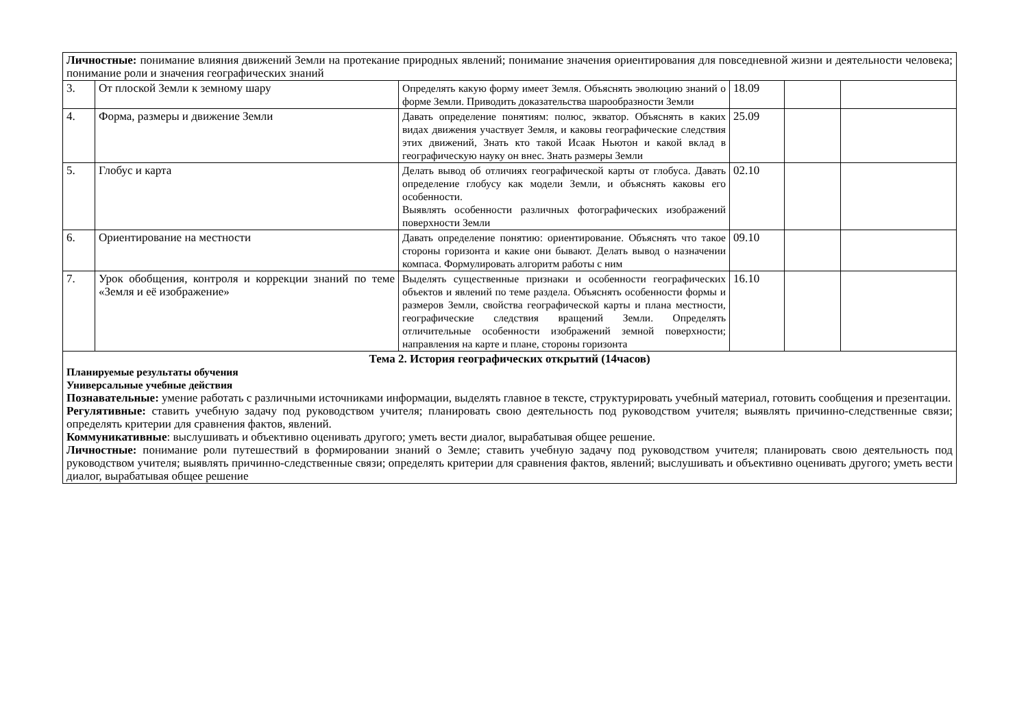| Личностные: понимание влияния движений Земли на протекание природных явлений; понимание значения ориентирования для повседневной жизни и деятельности человека; понимание роли и значения географических знаний | | | | | |
| 3. | От плоской Земли к земному шару | Определять какую форму имеет Земля. Объяснять эволюцию знаний о форме Земли. Приводить доказательства шарообразности Земли | 18.09 | | |
| 4. | Форма, размеры и движение Земли | Давать определение понятиям: полюс, экватор. Объяснять в каких видах движения участвует Земля, и каковы географические следствия этих движений, Знать кто такой Исаак Ньютон и какой вклад в географическую науку он внес. Знать размеры Земли | 25.09 | | |
| 5. | Глобус и карта | Делать вывод об отличиях географической карты от глобуса. Давать определение глобусу как модели Земли, и объяснять каковы его особенности. Выявлять особенности различных фотографических изображений поверхности Земли | 02.10 | | |
| 6. | Ориентирование на местности | Давать определение понятию: ориентирование. Объяснять что такое стороны горизонта и какие они бывают. Делать вывод о назначении компаса. Формулировать алгоритм работы с ним | 09.10 | | |
| 7. | Урок обобщения, контроля и коррекции знаний по теме «Земля и её изображение» | Выделять существенные признаки и особенности географических объектов и явлений по теме раздела. Объяснять особенности формы и размеров Земли, свойства географической карты и плана местности, географические следствия вращений Земли. Определять отличительные особенности изображений земной поверхности; направления на карте и плане, стороны горизонта | 16.10 | | |
| Тема 2. История географических открытий (14часов) Планируемые результаты обучения Универсальные учебные действия Познавательные: умение работать с различными источниками информации, выделять главное в тексте, структурировать учебный материал, готовить сообщения и презентации. Регулятивные: ставить учебную задачу под руководством учителя; планировать свою деятельность под руководством учителя; выявлять причинно-следственные связи; определять критерии для сравнения фактов, явлений. Коммуникативные : выслушивать и объективно оценивать другого; уметь вести диалог, вырабатывая общее решение. Личностные: понимание роли путешествий в формировании знаний о Земле; ставить учебную задачу под руководством учителя; планировать свою деятельность под руководством учителя; выявлять причинно-следственные связи; определять критерии для сравнения фактов, явлений; выслушивать и объективно оценивать другого; уметь вести диалог, вырабатывая общее решение | | | | | |